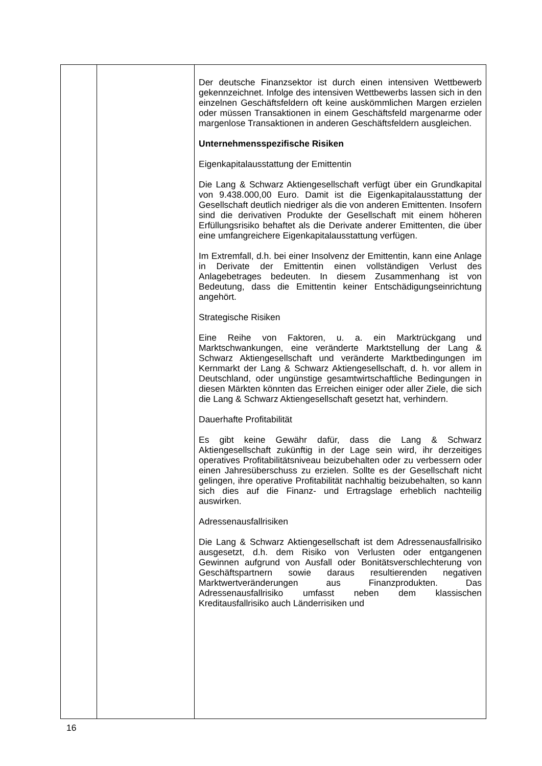| | | Der deutsche Finanzsektor ist durch einen intensiven Wettbewerb gekennzeichnet. Infolge des intensiven Wettbewerbs lassen sich in den einzelnen Geschäftsfeldern oft keine auskömmlichen Margen erzielen oder müssen Transaktionen in einem Geschäftsfeld margenarme oder margenlose Transaktionen in anderen Geschäftsfeldern ausgleichen. Unternehmensspezifische Risiken Eigenkapitalausstattung der Emittentin Die Lang & Schwarz Aktiengesellschaft verfügt über ein Grundkapital von 9.438.000,00 Euro. Damit ist die Eigenkapitalausstattung der Gesellschaft deutlich niedriger als die von anderen Emittenten. Insofern sind die derivativen Produkte der Gesellschaft mit einem höheren Erfüllungsrisiko behaftet als die Derivate anderer Emittenten, die über eine umfangreichere Eigenkapitalausstattung verfügen. Im Extremfall, d.h. bei einer Insolvenz der Emittentin, kann eine Anlage in Derivate der Emittentin einen vollständigen Verlust des Anlagebetrages bedeuten. In diesem Zusammenhang ist von Bedeutung, dass die Emittentin keiner Entschädigungseinrichtung angehört. Strategische Risiken Eine Reihe von Faktoren, u. a. ein Marktrückgang und Marktschwankungen, eine veränderte Marktstellung der Lang & Schwarz Aktiengesellschaft und veränderte Marktbedingungen im Kernmarkt der Lang & Schwarz Aktiengesellschaft, d. h. vor allem in Deutschland, oder ungünstige gesamtwirtschaftliche Bedingungen in diesen Märkten könnten das Erreichen einiger oder aller Ziele, die sich die Lang & Schwarz Aktiengesellschaft gesetzt hat, verhindern. Dauerhafte Profitabilität Es gibt keine Gewähr dafür, dass die Lang & Schwarz Aktiengesellschaft zukünftig in der Lage sein wird, ihr derzeitiges operatives Profitabilitätsniveau beizubehalten oder zu verbessern oder einen Jahresüberschuss zu erzielen. Sollte es der Gesellschaft nicht gelingen, ihre operative Profitabilität nachhaltig beizubehalten, so kann sich dies auf die Finanz- und Ertragslage erheblich nachteilig auswirken. Adressenausfallrisiken Die Lang & Schwarz Aktiengesellschaft ist dem Adressenausfallrisiko ausgesetzt, d.h. dem Risiko von Verlusten oder entgangenen Gewinnen aufgrund von Ausfall oder Bonitätsverschlechterung von Geschäftspartnern sowie daraus resultierenden negativen Marktwertveränderungen aus Finanzprodukten. Das Adressenausfallrisiko umfasst neben dem klassischen Kreditausfallrisiko auch Länderrisiken und |
16